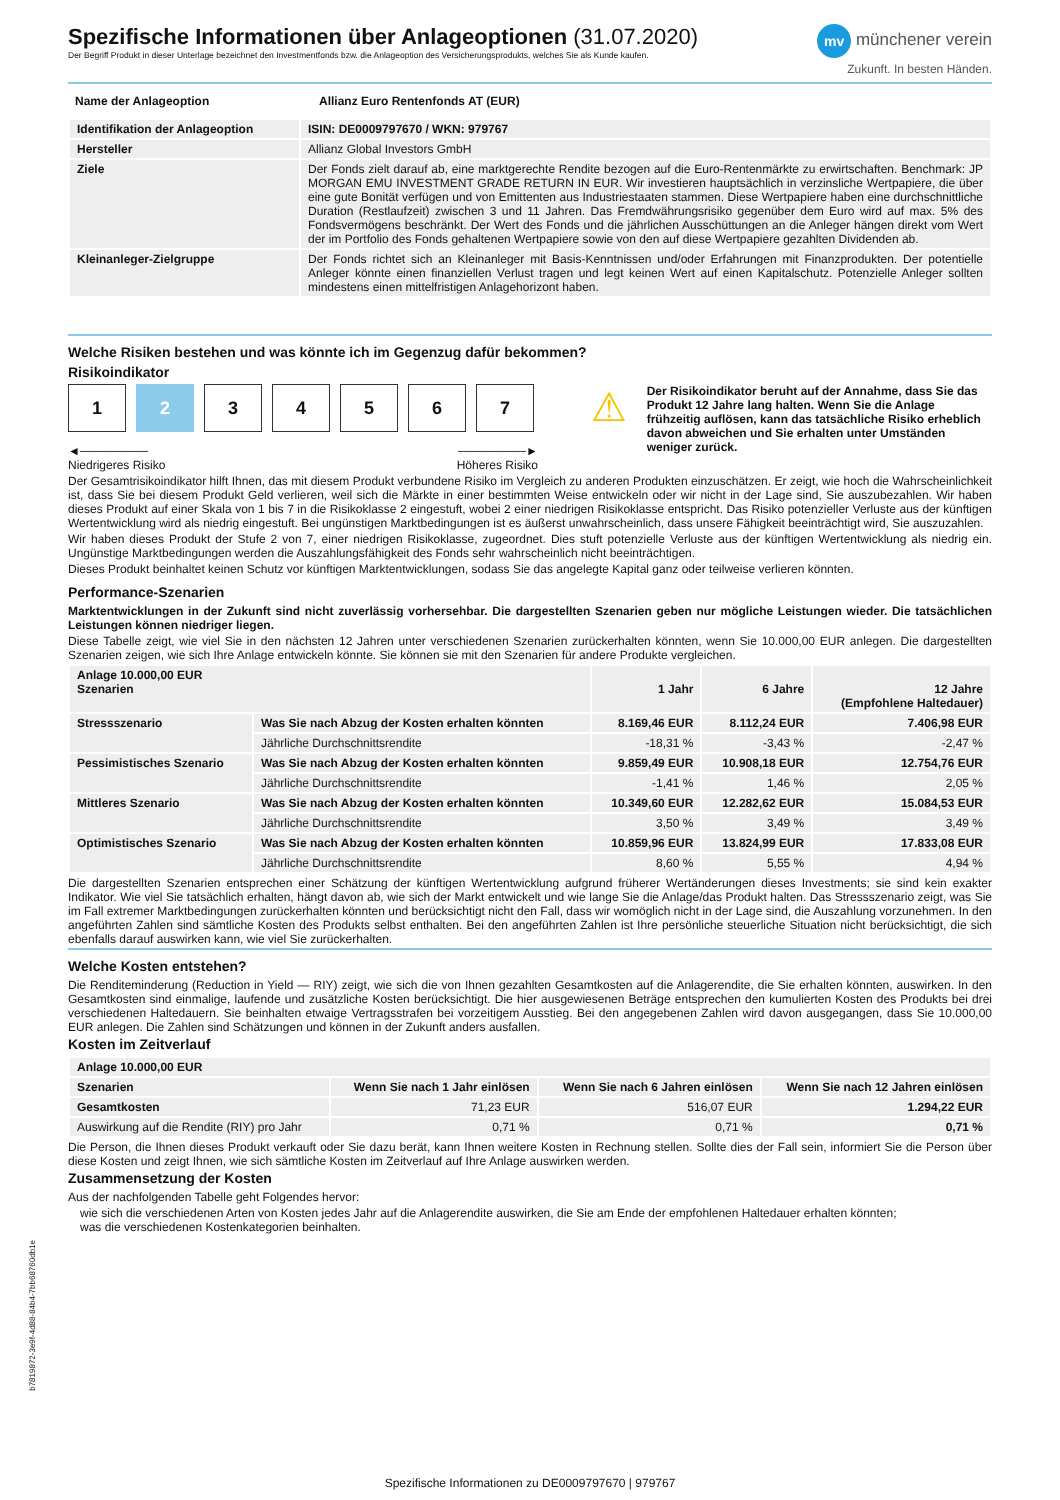Spezifische Informationen über Anlageoptionen (31.07.2020)
Der Begriff Produkt in dieser Unterlage bezeichnet den Investmentfonds bzw. die Anlageoption des Versicherungsprodukts, welches Sie als Kunde kaufen.
mv münchener verein
Zukunft. In besten Händen.
| Name der Anlageoption | Allianz Euro Rentenfonds AT (EUR) |
| --- | --- |
| Identifikation der Anlageoption | ISIN: DE0009797670 / WKN: 979767 |
| --- | --- |
| Hersteller | Allianz Global Investors GmbH |
| Ziele | Der Fonds zielt darauf ab, eine marktgerechte Rendite bezogen auf die Euro-Rentenmärkte zu erwirtschaften. Benchmark: JP MORGAN EMU INVESTMENT GRADE RETURN IN EUR. Wir investieren hauptsächlich in verzinsliche Wertpapiere, die über eine gute Bonität verfügen und von Emittenten aus Industriestaaten stammen. Diese Wertpapiere haben eine durchschnittliche Duration (Restlaufzeit) zwischen 3 und 11 Jahren. Das Fremdwährungsrisiko gegenüber dem Euro wird auf max. 5% des Fondsvermögens beschränkt. Der Wert des Fonds und die jährlichen Ausschüttungen an die Anleger hängen direkt vom Wert der im Portfolio des Fonds gehaltenen Wertpapiere sowie von den auf diese Wertpapiere gezahlten Dividenden ab. |
| Kleinanleger-Zielgruppe | Der Fonds richtet sich an Kleinanleger mit Basis-Kenntnissen und/oder Erfahrungen mit Finanzprodukten. Der potentielle Anleger könnte einen finanziellen Verlust tragen und legt keinen Wert auf einen Kapitalschutz. Potenzielle Anleger sollten mindestens einen mittelfristigen Anlagehorizont haben. |
Welche Risiken bestehen und was könnte ich im Gegenzug dafür bekommen?
Risikoindikator
1234567
◄────────
Niedrigeres Risiko ────────►
Höheres Risiko
⚠
Der Risikoindikator beruht auf der Annahme, dass Sie das Produkt 12 Jahre lang halten. Wenn Sie die Anlage frühzeitig auflösen, kann das tatsächliche Risiko erheblich davon abweichen und Sie erhalten unter Umständen weniger zurück.
Der Gesamtrisikoindikator hilft Ihnen, das mit diesem Produkt verbundene Risiko im Vergleich zu anderen Produkten einzuschätzen. Er zeigt, wie hoch die Wahrscheinlichkeit ist, dass Sie bei diesem Produkt Geld verlieren, weil sich die Märkte in einer bestimmten Weise entwickeln oder wir nicht in der Lage sind, Sie auszubezahlen. Wir haben dieses Produkt auf einer Skala von 1 bis 7 in die Risikoklasse 2 eingestuft, wobei 2 einer niedrigen Risikoklasse entspricht. Das Risiko potenzieller Verluste aus der künftigen Wertentwicklung wird als niedrig eingestuft. Bei ungünstigen Marktbedingungen ist es äußerst unwahrscheinlich, dass unsere Fähigkeit beeinträchtigt wird, Sie auszuzahlen.
Wir haben dieses Produkt der Stufe 2 von 7, einer niedrigen Risikoklasse, zugeordnet. Dies stuft potenzielle Verluste aus der künftigen Wertentwicklung als niedrig ein. Ungünstige Marktbedingungen werden die Auszahlungsfähigkeit des Fonds sehr wahrscheinlich nicht beeinträchtigen.
Dieses Produkt beinhaltet keinen Schutz vor künftigen Marktentwicklungen, sodass Sie das angelegte Kapital ganz oder teilweise verlieren könnten.
Performance-Szenarien
Marktentwicklungen in der Zukunft sind nicht zuverlässig vorhersehbar. Die dargestellten Szenarien geben nur mögliche Leistungen wieder. Die tatsächlichen Leistungen können niedriger liegen.
Diese Tabelle zeigt, wie viel Sie in den nächsten 12 Jahren unter verschiedenen Szenarien zurückerhalten könnten, wenn Sie 10.000,00 EUR anlegen. Die dargestellten Szenarien zeigen, wie sich Ihre Anlage entwickeln könnte. Sie können sie mit den Szenarien für andere Produkte vergleichen.
| Anlage 10.000,00 EUR Szenarien | | 1 Jahr | 6 Jahre | 12 Jahre (Empfohlene Haltedauer) |
| --- | --- | --- | --- | --- |
| Stressszenario | Was Sie nach Abzug der Kosten erhalten könnten | 8.169,46 EUR | 8.112,24 EUR | 7.406,98 EUR |
| | Jährliche Durchschnittsrendite | -18,31 % | -3,43 % | -2,47 % |
| Pessimistisches Szenario | Was Sie nach Abzug der Kosten erhalten könnten | 9.859,49 EUR | 10.908,18 EUR | 12.754,76 EUR |
| | Jährliche Durchschnittsrendite | -1,41 % | 1,46 % | 2,05 % |
| Mittleres Szenario | Was Sie nach Abzug der Kosten erhalten könnten | 10.349,60 EUR | 12.282,62 EUR | 15.084,53 EUR |
| | Jährliche Durchschnittsrendite | 3,50 % | 3,49 % | 3,49 % |
| Optimistisches Szenario | Was Sie nach Abzug der Kosten erhalten könnten | 10.859,96 EUR | 13.824,99 EUR | 17.833,08 EUR |
| | Jährliche Durchschnittsrendite | 8,60 % | 5,55 % | 4,94 % |
Die dargestellten Szenarien entsprechen einer Schätzung der künftigen Wertentwicklung aufgrund früherer Wertänderungen dieses Investments; sie sind kein exakter Indikator. Wie viel Sie tatsächlich erhalten, hängt davon ab, wie sich der Markt entwickelt und wie lange Sie die Anlage/das Produkt halten. Das Stressszenario zeigt, was Sie im Fall extremer Marktbedingungen zurückerhalten könnten und berücksichtigt nicht den Fall, dass wir womöglich nicht in der Lage sind, die Auszahlung vorzunehmen. In den angeführten Zahlen sind sämtliche Kosten des Produkts selbst enthalten. Bei den angeführten Zahlen ist Ihre persönliche steuerliche Situation nicht berücksichtigt, die sich ebenfalls darauf auswirken kann, wie viel Sie zurückerhalten.
Welche Kosten entstehen?
Die Renditeminderung (Reduction in Yield — RIY) zeigt, wie sich die von Ihnen gezahlten Gesamtkosten auf die Anlagerendite, die Sie erhalten könnten, auswirken. In den Gesamtkosten sind einmalige, laufende und zusätzliche Kosten berücksichtigt. Die hier ausgewiesenen Beträge entsprechen den kumulierten Kosten des Produkts bei drei verschiedenen Haltedauern. Sie beinhalten etwaige Vertragsstrafen bei vorzeitigem Ausstieg. Bei den angegebenen Zahlen wird davon ausgegangen, dass Sie 10.000,00 EUR anlegen. Die Zahlen sind Schätzungen und können in der Zukunft anders ausfallen.
Kosten im Zeitverlauf
| Anlage 10.000,00 EUR | | | |
| --- | --- | --- | --- |
| Szenarien | Wenn Sie nach 1 Jahr einlösen | Wenn Sie nach 6 Jahren einlösen | Wenn Sie nach 12 Jahren einlösen |
| Gesamtkosten | 71,23 EUR | 516,07 EUR | 1.294,22 EUR |
| Auswirkung auf die Rendite (RIY) pro Jahr | 0,71 % | 0,71 % | 0,71 % |
Die Person, die Ihnen dieses Produkt verkauft oder Sie dazu berät, kann Ihnen weitere Kosten in Rechnung stellen. Sollte dies der Fall sein, informiert Sie die Person über diese Kosten und zeigt Ihnen, wie sich sämtliche Kosten im Zeitverlauf auf Ihre Anlage auswirken werden.
Zusammensetzung der Kosten
Aus der nachfolgenden Tabelle geht Folgendes hervor:
wie sich die verschiedenen Arten von Kosten jedes Jahr auf die Anlagerendite auswirken, die Sie am Ende der empfohlenen Haltedauer erhalten könnten;
was die verschiedenen Kostenkategorien beinhalten.
b7819872-3e9f-4d88-84b4-7bb68760db1e
Spezifische Informationen zu DE0009797670 | 979767